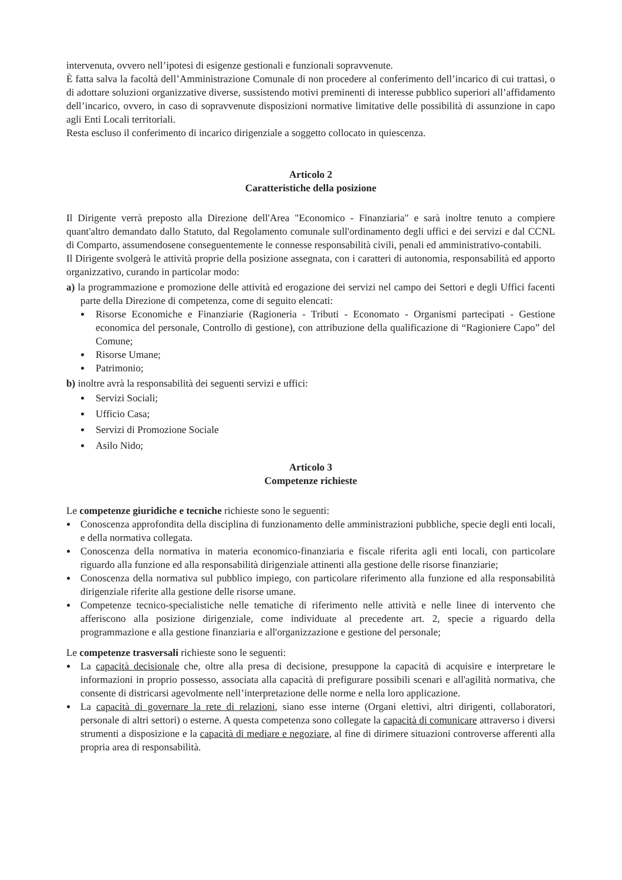intervenuta, ovvero nell’ipotesi di esigenze gestionali e funzionali sopravvenute.
È fatta salva la facoltà dell’Amministrazione Comunale di non procedere al conferimento dell’incarico di cui trattasi, o di adottare soluzioni organizzative diverse, sussistendo motivi preminenti di interesse pubblico superiori all’affidamento dell’incarico, ovvero, in caso di sopravvenute disposizioni normative limitative delle possibilità di assunzione in capo agli Enti Locali territoriali.
Resta escluso il conferimento di incarico dirigenziale a soggetto collocato in quiescenza.
Articolo 2
Caratteristiche della posizione
Il Dirigente verrà preposto alla Direzione dell'Area "Economico - Finanziaria" e sarà inoltre tenuto a compiere quant'altro demandato dallo Statuto, dal Regolamento comunale sull'ordinamento degli uffici e dei servizi e dal CCNL di Comparto, assumendosene conseguentemente le connesse responsabilità civili, penali ed amministrativo-contabili.
Il Dirigente svolgerà le attività proprie della posizione assegnata, con i caratteri di autonomia, responsabilità ed apporto organizzativo, curando in particolar modo:
a) la programmazione e promozione delle attività ed erogazione dei servizi nel campo dei Settori e degli Uffici facenti parte della Direzione di competenza, come di seguito elencati:
● Risorse Economiche e Finanziarie (Ragioneria - Tributi - Economato - Organismi partecipati - Gestione economica del personale, Controllo di gestione), con attribuzione della qualificazione di “Ragioniere Capo” del Comune;
● Risorse Umane;
● Patrimonio;
b) inoltre avrà la responsabilità dei seguenti servizi e uffici:
● Servizi Sociali;
● Ufficio Casa;
● Servizi di Promozione Sociale
● Asilo Nido;
Articolo 3
Competenze richieste
Le competenze giuridiche e tecniche richieste sono le seguenti:
● Conoscenza approfondita della disciplina di funzionamento delle amministrazioni pubbliche, specie degli enti locali, e della normativa collegata.
● Conoscenza della normativa in materia economico-finanziaria e fiscale riferita agli enti locali, con particolare riguardo alla funzione ed alla responsabilità dirigenziale attinenti alla gestione delle risorse finanziarie;
● Conoscenza della normativa sul pubblico impiego, con particolare riferimento alla funzione ed alla responsabilità dirigenziale riferite alla gestione delle risorse umane.
● Competenze tecnico-specialistiche nelle tematiche di riferimento nelle attività e nelle linee di intervento che afferiscono alla posizione dirigenziale, come individuate al precedente art. 2, specie a riguardo della programmazione e alla gestione finanziaria e all'organizzazione e gestione del personale;
Le competenze trasversali richieste sono le seguenti:
● La capacità decisionale che, oltre alla presa di decisione, presuppone la capacità di acquisire e interpretare le informazioni in proprio possesso, associata alla capacità di prefigurare possibili scenari e all'agilità normativa, che consente di districarsi agevolmente nell’interpretazione delle norme e nella loro applicazione.
● La capacità di governare la rete di relazioni, siano esse interne (Organi elettivi, altri dirigenti, collaboratori, personale di altri settori) o esterne. A questa competenza sono collegate la capacità di comunicare attraverso i diversi strumenti a disposizione e la capacità di mediare e negoziare, al fine di dirimere situazioni controverse afferenti alla propria area di responsabilità.